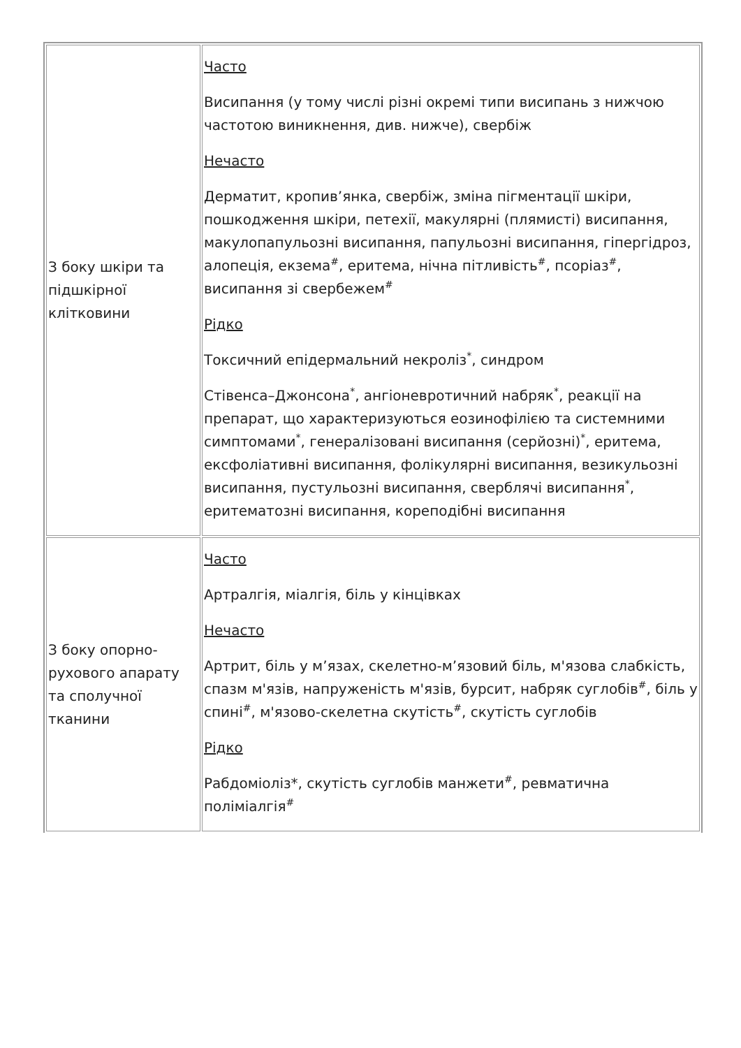| З боку шкіри та підшкірної клітковини | Часто Висипання (у тому числі різні окремі типи висипань з нижчою частотою виникнення, див. нижче), свербіж Нечасто Дерматит, кропив’янка, свербіж, зміна пігментації шкіри, пошкодження шкіри, петехії, макулярні (плямисті) висипання, макулопапульозні висипання, папульозні висипання, гіпергідроз, алопеція, екзема<sup>#</sup>, еритема, нічна пітливість<sup>#</sup>, псоріаз<sup>#</sup>, висипання зі свербежем<sup>#</sup> Рідко Токсичний епідермальний некроліз<sup>*</sup>, синдром Стівенса–Джонсона<sup>*</sup>, ангіоневротичний набряк<sup>*</sup>, реакції на препарат, що характеризуються еозинофілією та системними симптомами<sup>*</sup>, генералізовані висипання (серйозні)<sup>*</sup>, еритема, ексфоліативні висипання, фолікулярні висипання, везикульозні висипання, пустульозні висипання, сверблячі висипання<sup>*</sup>, еритематозні висипання, кореподібні висипання |
| З боку опорно-рухового апарату та сполучної тканини | Часто Артралгія, міалгія, біль у кінцівках Нечасто Артрит, біль у м’язах, скелетно-м’язовий біль, м'язова слабкість, спазм м'язів, напруженість м'язів, бурсит, набряк суглобів<sup>#</sup>, біль у спині<sup>#</sup>, м'язово-скелетна скутість<sup>#</sup>, скутість суглобів Рідко Рабдоміоліз*, скутість суглобів манжети<sup>#</sup>, ревматична поліміалгія<sup>#</sup> |